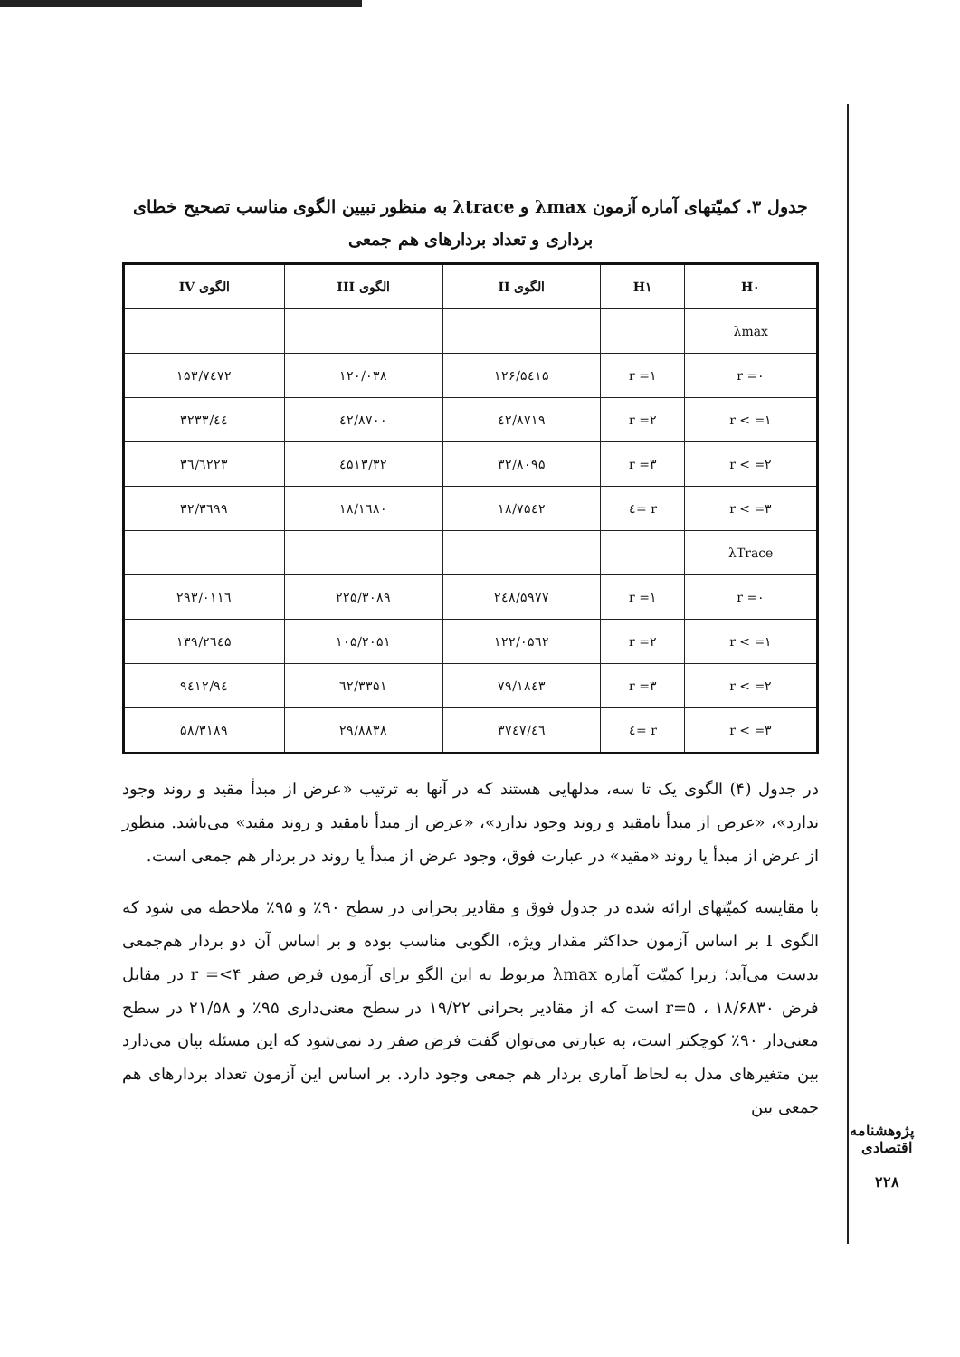جدول ۳. کمیّتهای آماره آزمون λmax و λtrace به منظور تبیین الگوی مناسب تصحیح خطای برداری و تعداد بردارهای هم جمعی
| H۰ | H۱ | الگوی II | الگوی III | الگوی IV |
| --- | --- | --- | --- | --- |
| λmax | | | | |
| r =۰ | r =۱ | ۱۲۶/۵٤۱۵ | ۱۲۰/۰۳۸ | ۱۵۳/۷٤۷۲ |
| r < =۱ | r =۲ | ٤۲/۸۷۱۹ | ٤۲/۸۷۰۰ | ٤٤/۳۲۳۳ |
| r < =۲ | r =۳ | ۳۲/۸۰۹۵ | ۳۲/٤۵۱۳ | ۳٦/٦۲۲۳ |
| r < =۳ | r =٤ | ۱۸/۷۵٤۲ | ۱۸/۱٦۸۰ | ۳۲/۳٦۹۹ |
| λTrace | | | | |
| r =۰ | r =۱ | ۲٤۸/۵۹۷۷ | ۲۲۵/۳۰۸۹ | ۲۹۳/۰۱۱٦ |
| r < =۱ | r =۲ | ۱۲۲/۰۵٦۲ | ۱۰۵/۲۰۵۱ | ۱۳۹/۲٦٤۵ |
| r < =۲ | r =۳ | ۷۹/۱۸٤۳ | ٦۲/۳۳۵۱ | ۹٤/۹٤۱۲ |
| r < =۳ | r =٤ | ٤٦/۳۷٤۷ | ۲۹/۸۸۳۸ | ۵۸/۳۱۸۹ |
در جدول (۴) الگوی یک تا سه، مدلهایی هستند که در آنها به ترتیب «عرض از مبدأ مقید و روند وجود ندارد»، «عرض از مبدأ نامقید و روند وجود ندارد»، «عرض از مبدأ نامقید و روند مقید» می‌باشد. منظور از عرض از مبدأ یا روند «مقید» در عبارت فوق، وجود عرض از مبدأ یا روند در بردار هم جمعی است.
با مقایسه کمیّتهای ارائه شده در جدول فوق و مقادیر بحرانی در سطح ۹۰٪ و ۹۵٪ ملاحظه می شود که الگوی I بر اساس آزمون حداکثر مقدار ویژه، الگویی مناسب بوده و بر اساس آن دو بردار هم‌جمعی بدست می‌آید؛ زیرا کمیّت آماره λmax مربوط به این الگو برای آزمون فرض صفر r =<۴ در مقابل فرض r=۵ ، ۱۸/۶۸۳۰ است که از مقادیر بحرانی ۱۹/۲۲ در سطح معنی‌داری ۹۵٪ و ۲۱/۵۸ در سطح معنی‌دار ۹۰٪ کوچکتر است، به عبارتی می‌توان گفت فرض صفر رد نمی‌شود که این مسئله بیان می‌دارد بین متغیرهای مدل به لحاظ آماری بردار هم جمعی وجود دارد. بر اساس این آزمون تعداد بردارهای هم جمعی بین
پژوهشنامه اقتصادی
۲۲۸